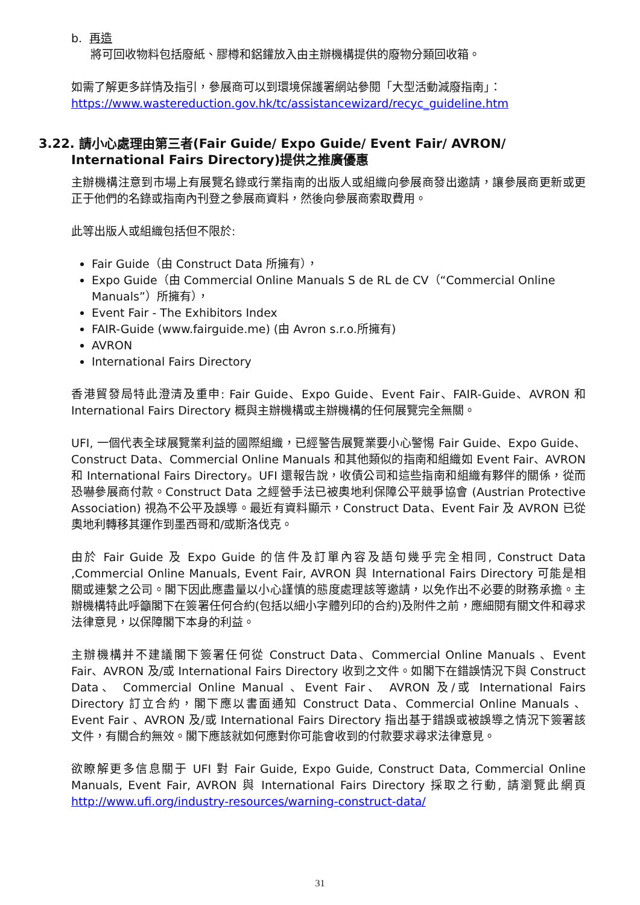b. 再造
將可回收物料包括廢紙、膠樽和鋁鑵放入由主辦機構提供的廢物分類回收箱。
如需了解更多詳情及指引，參展商可以到環境保護署網站參閱「大型活動減廢指南」：
https://www.wastereduction.gov.hk/tc/assistancewizard/recyc_guideline.htm
3.22. 請小心處理由第三者(Fair Guide/ Expo Guide/ Event Fair/ AVRON/ International Fairs Directory)提供之推廣優惠
主辦機構注意到市場上有展覽名錄或行業指南的出版人或組織向參展商發出邀請，讓參展商更新或更正于他們的名錄或指南內刊登之參展商資料，然後向參展商索取費用。
此等出版人或組織包括但不限於:
Fair Guide（由 Construct Data 所擁有），
Expo Guide（由 Commercial Online Manuals S de RL de CV（“Commercial Online Manuals”）所擁有），
Event Fair - The Exhibitors Index
FAIR-Guide (www.fairguide.me) (由 Avron s.r.o.所擁有)
AVRON
International Fairs Directory
香港貿發局特此澄清及重申: Fair Guide、Expo Guide、Event Fair、FAIR-Guide、AVRON 和 International Fairs Directory 概與主辦機構或主辦機構的任何展覽完全無關。
UFI, 一個代表全球展覽業利益的國際組織，已經警告展覽業要小心警惕 Fair Guide、Expo Guide、Construct Data、Commercial Online Manuals 和其他類似的指南和組織如 Event Fair、AVRON 和 International Fairs Directory。UFI 還報告說，收債公司和這些指南和組織有夥伴的關係，從而恐嚇參展商付款。Construct Data 之經營手法已被奧地利保障公平競爭協會 (Austrian Protective Association) 視為不公平及誤導。最近有資料顯示，Construct Data、Event Fair 及 AVRON 已從奧地利轉移其運作到墨西哥和/或斯洛伐克。
由於 Fair Guide 及 Expo Guide 的信件及訂單內容及語句幾乎完全相同, Construct Data ,Commercial Online Manuals, Event Fair, AVRON 與 International Fairs Directory 可能是相關或連繫之公司。閣下因此應盡量以小心謹慎的態度處理該等邀請，以免作出不必要的財務承擔。主辦機構特此呼籲閣下在簽署任何合約(包括以細小字體列印的合約)及附件之前，應細閱有關文件和尋求法律意見，以保障閣下本身的利益。
主辦機構并不建議閣下簽署任何從 Construct Data、Commercial Online Manuals 、Event Fair、AVRON 及/或 International Fairs Directory 收到之文件。如閣下在錯誤情況下與 Construct Data、 Commercial Online Manual 、Event Fair、 AVRON 及/或 International Fairs Directory 訂立合約，閣下應以書面通知 Construct Data、Commercial Online Manuals 、Event Fair 、AVRON 及/或 International Fairs Directory 指出基于錯誤或被誤導之情況下簽署該文件，有關合約無效。閣下應該就如何應對你可能會收到的付款要求尋求法律意見。
欲瞭解更多信息關于 UFI 對 Fair Guide, Expo Guide, Construct Data, Commercial Online Manuals, Event Fair, AVRON 與 International Fairs Directory 採取之行動, 請瀏覽此網頁 http://www.ufi.org/industry-resources/warning-construct-data/
31